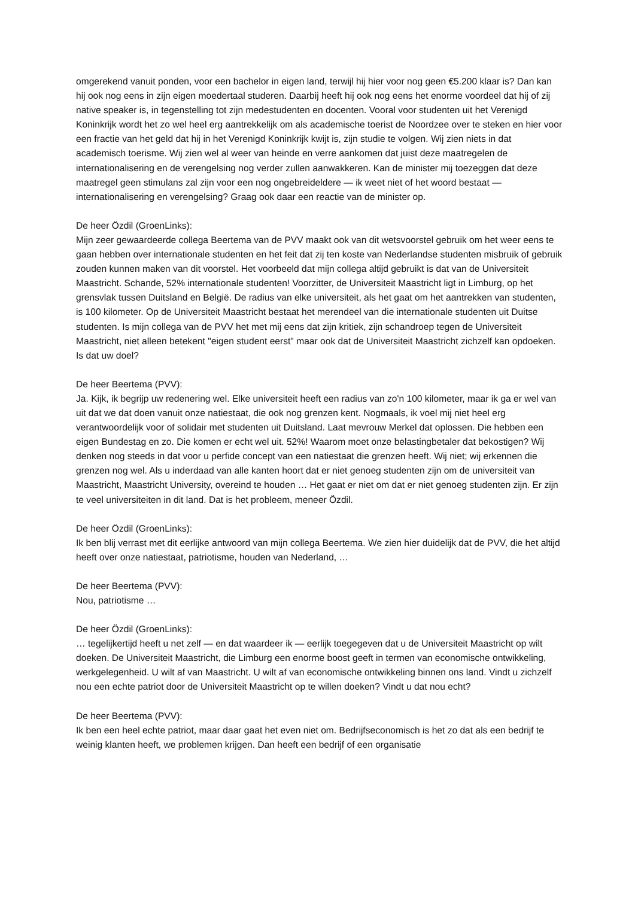omgerekend vanuit ponden, voor een bachelor in eigen land, terwijl hij hier voor nog geen €5.200 klaar is? Dan kan hij ook nog eens in zijn eigen moedertaal studeren. Daarbij heeft hij ook nog eens het enorme voordeel dat hij of zij native speaker is, in tegenstelling tot zijn medestudenten en docenten. Vooral voor studenten uit het Verenigd Koninkrijk wordt het zo wel heel erg aantrekkelijk om als academische toerist de Noordzee over te steken en hier voor een fractie van het geld dat hij in het Verenigd Koninkrijk kwijt is, zijn studie te volgen. Wij zien niets in dat academisch toerisme. Wij zien wel al weer van heinde en verre aankomen dat juist deze maatregelen de internationalisering en de verengelsing nog verder zullen aanwakkeren. Kan de minister mij toezeggen dat deze maatregel geen stimulans zal zijn voor een nog ongebreideldere — ik weet niet of het woord bestaat — internationalisering en verengelsing? Graag ook daar een reactie van de minister op.
De heer Özdil (GroenLinks):
Mijn zeer gewaardeerde collega Beertema van de PVV maakt ook van dit wetsvoorstel gebruik om het weer eens te gaan hebben over internationale studenten en het feit dat zij ten koste van Nederlandse studenten misbruik of gebruik zouden kunnen maken van dit voorstel. Het voorbeeld dat mijn collega altijd gebruikt is dat van de Universiteit Maastricht. Schande, 52% internationale studenten! Voorzitter, de Universiteit Maastricht ligt in Limburg, op het grensvlak tussen Duitsland en België. De radius van elke universiteit, als het gaat om het aantrekken van studenten, is 100 kilometer. Op de Universiteit Maastricht bestaat het merendeel van die internationale studenten uit Duitse studenten. Is mijn collega van de PVV het met mij eens dat zijn kritiek, zijn schandroep tegen de Universiteit Maastricht, niet alleen betekent "eigen student eerst" maar ook dat de Universiteit Maastricht zichzelf kan opdoeken. Is dat uw doel?
De heer Beertema (PVV):
Ja. Kijk, ik begrijp uw redenering wel. Elke universiteit heeft een radius van zo'n 100 kilometer, maar ik ga er wel van uit dat we dat doen vanuit onze natiestaat, die ook nog grenzen kent. Nogmaals, ik voel mij niet heel erg verantwoordelijk voor of solidair met studenten uit Duitsland. Laat mevrouw Merkel dat oplossen. Die hebben een eigen Bundestag en zo. Die komen er echt wel uit. 52%! Waarom moet onze belastingbetaler dat bekostigen? Wij denken nog steeds in dat voor u perfide concept van een natiestaat die grenzen heeft. Wij niet; wij erkennen die grenzen nog wel. Als u inderdaad van alle kanten hoort dat er niet genoeg studenten zijn om de universiteit van Maastricht, Maastricht University, overeind te houden … Het gaat er niet om dat er niet genoeg studenten zijn. Er zijn te veel universiteiten in dit land. Dat is het probleem, meneer Özdil.
De heer Özdil (GroenLinks):
Ik ben blij verrast met dit eerlijke antwoord van mijn collega Beertema. We zien hier duidelijk dat de PVV, die het altijd heeft over onze natiestaat, patriotisme, houden van Nederland, …
De heer Beertema (PVV):
Nou, patriotisme …
De heer Özdil (GroenLinks):
… tegelijkertijd heeft u net zelf — en dat waardeer ik — eerlijk toegegeven dat u de Universiteit Maastricht op wilt doeken. De Universiteit Maastricht, die Limburg een enorme boost geeft in termen van economische ontwikkeling, werkgelegenheid. U wilt af van Maastricht. U wilt af van economische ontwikkeling binnen ons land. Vindt u zichzelf nou een echte patriot door de Universiteit Maastricht op te willen doeken? Vindt u dat nou echt?
De heer Beertema (PVV):
Ik ben een heel echte patriot, maar daar gaat het even niet om. Bedrijfseconomisch is het zo dat als een bedrijf te weinig klanten heeft, we problemen krijgen. Dan heeft een bedrijf of een organisatie